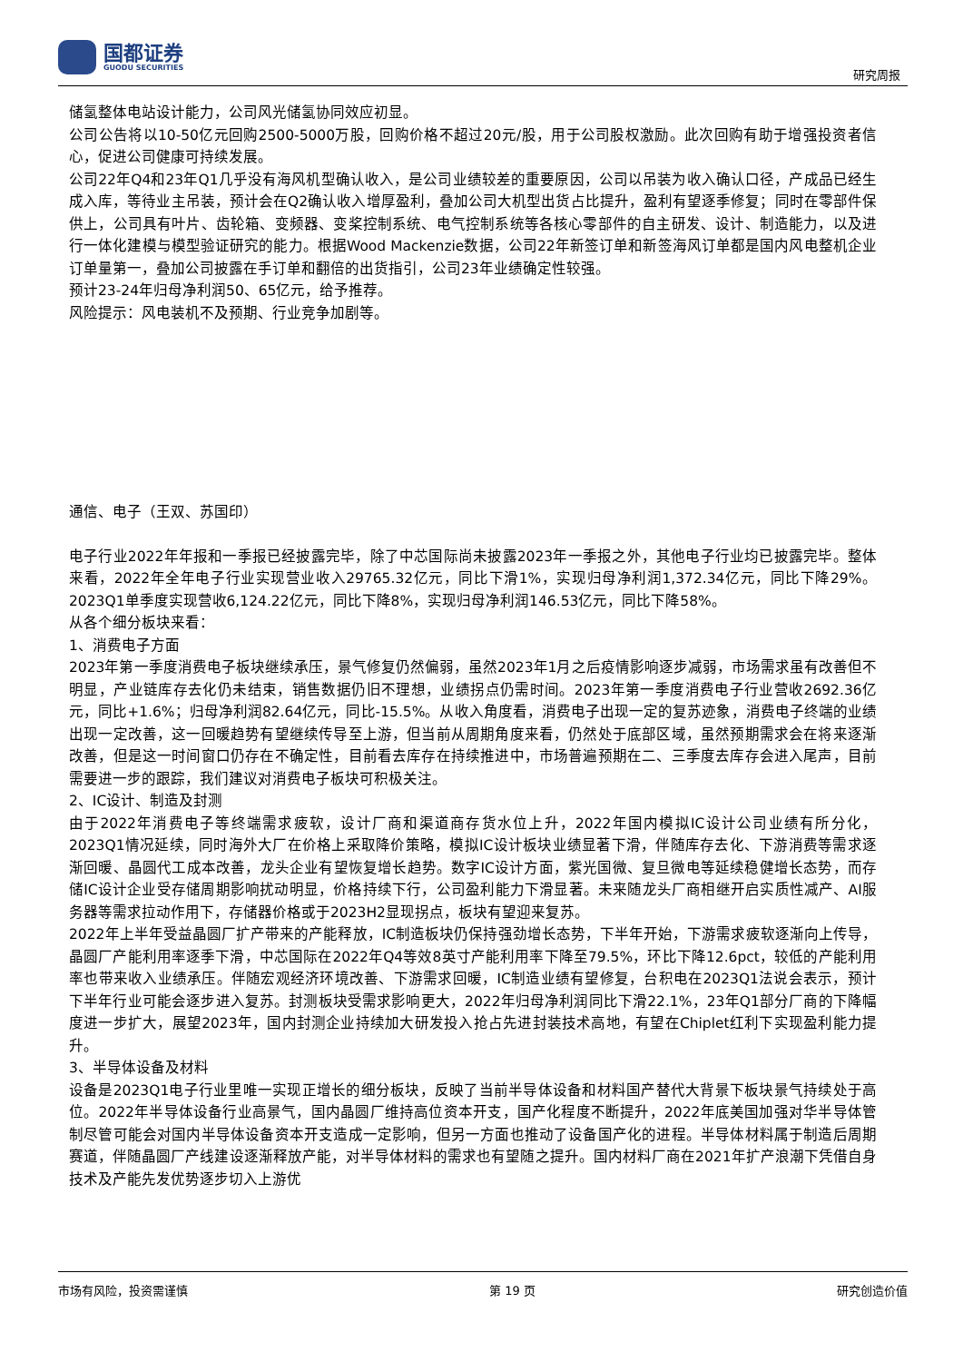国都证券
GUODU SECURITIES
研究周报
储氢整体电站设计能力，公司风光储氢协同效应初显。
公司公告将以10-50亿元回购2500-5000万股，回购价格不超过20元/股，用于公司股权激励。此次回购有助于增强投资者信心，促进公司健康可持续发展。
公司22年Q4和23年Q1几乎没有海风机型确认收入，是公司业绩较差的重要原因，公司以吊装为收入确认口径，产成品已经生成入库，等待业主吊装，预计会在Q2确认收入增厚盈利，叠加公司大机型出货占比提升，盈利有望逐季修复；同时在零部件保供上，公司具有叶片、齿轮箱、变频器、变桨控制系统、电气控制系统等各核心零部件的自主研发、设计、制造能力，以及进行一体化建模与模型验证研究的能力。根据Wood Mackenzie数据，公司22年新签订单和新签海风订单都是国内风电整机企业订单量第一，叠加公司披露在手订单和翻倍的出货指引，公司23年业绩确定性较强。
预计23-24年归母净利润50、65亿元，给予推荐。
风险提示：风电装机不及预期、行业竞争加剧等。
通信、电子（王双、苏国印）
电子行业2022年年报和一季报已经披露完毕，除了中芯国际尚未披露2023年一季报之外，其他电子行业均已披露完毕。整体来看，2022年全年电子行业实现营业收入29765.32亿元，同比下滑1%，实现归母净利润1,372.34亿元，同比下降29%。2023Q1单季度实现营收6,124.22亿元，同比下降8%，实现归母净利润146.53亿元，同比下降58%。
从各个细分板块来看：
1、消费电子方面
2023年第一季度消费电子板块继续承压，景气修复仍然偏弱，虽然2023年1月之后疫情影响逐步减弱，市场需求虽有改善但不明显，产业链库存去化仍未结束，销售数据仍旧不理想，业绩拐点仍需时间。2023年第一季度消费电子行业营收2692.36亿元，同比+1.6%；归母净利润82.64亿元，同比-15.5%。从收入角度看，消费电子出现一定的复苏迹象，消费电子终端的业绩出现一定改善，这一回暖趋势有望继续传导至上游，但当前从周期角度来看，仍然处于底部区域，虽然预期需求会在将来逐渐改善，但是这一时间窗口仍存在不确定性，目前看去库存在持续推进中，市场普遍预期在二、三季度去库存会进入尾声，目前需要进一步的跟踪，我们建议对消费电子板块可积极关注。
2、IC设计、制造及封测
由于2022年消费电子等终端需求疲软，设计厂商和渠道商存货水位上升，2022年国内模拟IC设计公司业绩有所分化，2023Q1情况延续，同时海外大厂在价格上采取降价策略，模拟IC设计板块业绩显著下滑，伴随库存去化、下游消费等需求逐渐回暖、晶圆代工成本改善，龙头企业有望恢复增长趋势。数字IC设计方面，紫光国微、复旦微电等延续稳健增长态势，而存储IC设计企业受存储周期影响扰动明显，价格持续下行，公司盈利能力下滑显著。未来随龙头厂商相继开启实质性减产、AI服务器等需求拉动作用下，存储器价格或于2023H2显现拐点，板块有望迎来复苏。
2022年上半年受益晶圆厂扩产带来的产能释放，IC制造板块仍保持强劲增长态势，下半年开始，下游需求疲软逐渐向上传导，晶圆厂产能利用率逐季下滑，中芯国际在2022年Q4等效8英寸产能利用率下降至79.5%，环比下降12.6pct，较低的产能利用率也带来收入业绩承压。伴随宏观经济环境改善、下游需求回暖，IC制造业绩有望修复，台积电在2023Q1法说会表示，预计下半年行业可能会逐步进入复苏。封测板块受需求影响更大，2022年归母净利润同比下滑22.1%，23年Q1部分厂商的下降幅度进一步扩大，展望2023年，国内封测企业持续加大研发投入抢占先进封装技术高地，有望在Chiplet红利下实现盈利能力提升。
3、半导体设备及材料
设备是2023Q1电子行业里唯一实现正增长的细分板块，反映了当前半导体设备和材料国产替代大背景下板块景气持续处于高位。2022年半导体设备行业高景气，国内晶圆厂维持高位资本开支，国产化程度不断提升，2022年底美国加强对华半导体管制尽管可能会对国内半导体设备资本开支造成一定影响，但另一方面也推动了设备国产化的进程。半导体材料属于制造后周期赛道，伴随晶圆厂产线建设逐渐释放产能，对半导体材料的需求也有望随之提升。国内材料厂商在2021年扩产浪潮下凭借自身技术及产能先发优势逐步切入上游优
市场有风险，投资需谨慎 第 19 页 研究创造价值